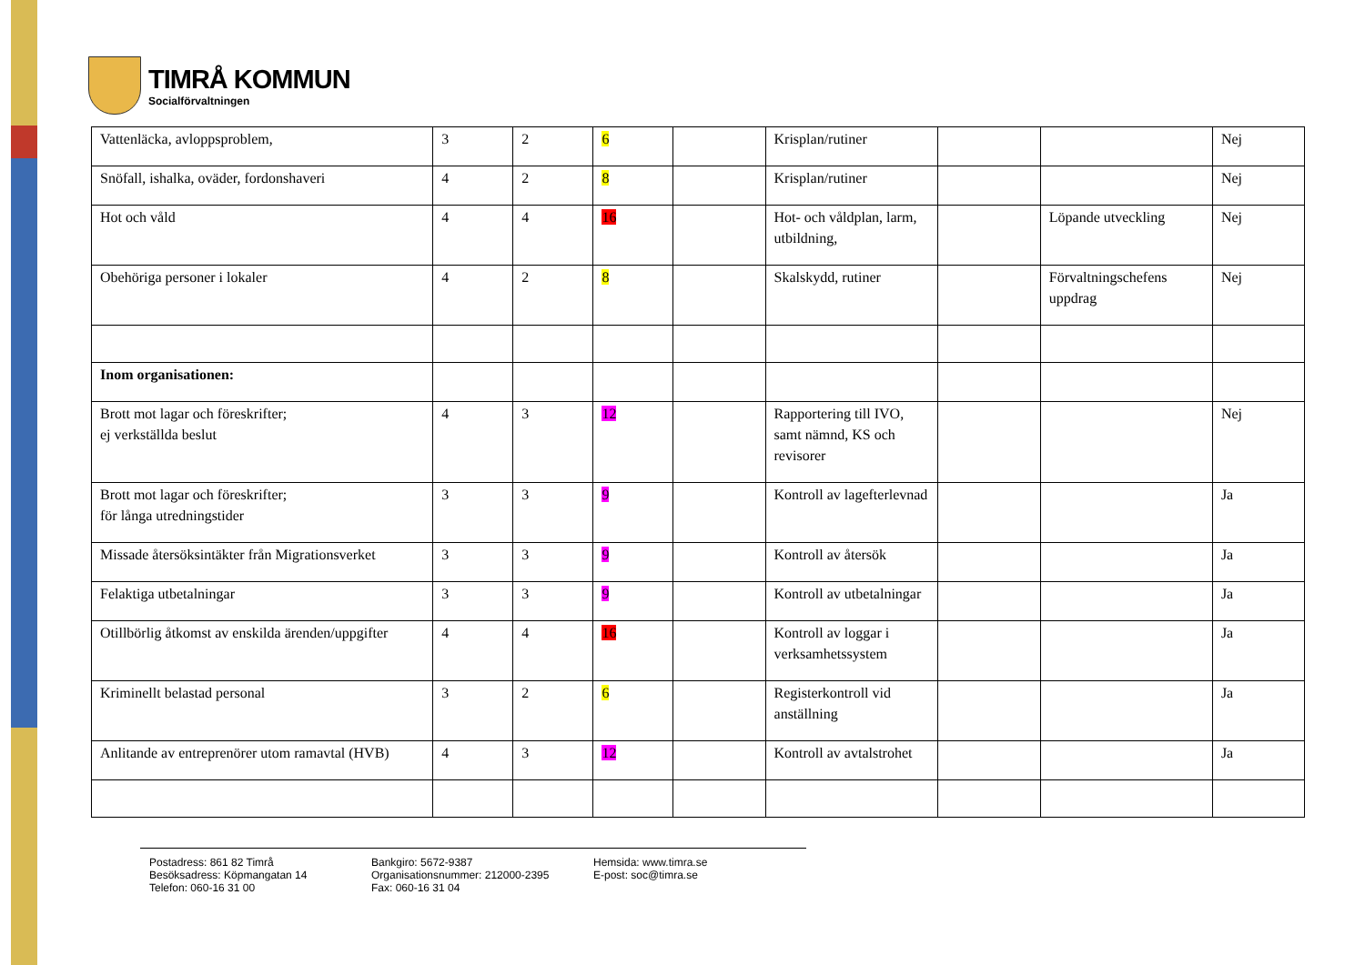TIMRÅ KOMMUN
Socialförvaltningen
| Vattenläcka, avloppsproblem, | 3 | 2 | 6 | | Krisplan/rutiner | | | Nej |
| Snöfall, ishalka, oväder, fordonshaveri | 4 | 2 | 8 | | Krisplan/rutiner | | | Nej |
| Hot och våld | 4 | 4 | 16 | | Hot- och våldplan, larm, utbildning, | | Löpande utveckling | Nej |
| Obehöriga personer i lokaler | 4 | 2 | 8 | | Skalskydd, rutiner | | Förvaltningschefens uppdrag | Nej |
| Inom organisationen: | | | | | | | | |
| Brott mot lagar och föreskrifter; ej verkställda beslut | 4 | 3 | 12 | | Rapportering till IVO, samt nämnd, KS och revisorer | | | Nej |
| Brott mot lagar och föreskrifter; för långa utredningstider | 3 | 3 | 9 | | Kontroll av lagefterlevnad | | | Ja |
| Missade återsöksintäkter från Migrationsverket | 3 | 3 | 9 | | Kontroll av återsök | | | Ja |
| Felaktiga utbetalningar | 3 | 3 | 9 | | Kontroll av utbetalningar | | | Ja |
| Otillbörlig åtkomst av enskilda ärenden/uppgifter | 4 | 4 | 16 | | Kontroll av loggar i verksamhetssystem | | | Ja |
| Kriminellt belastad personal | 3 | 2 | 6 | | Registerkontroll vid anställning | | | Ja |
| Anlitande av entreprenörer utom ramavtal (HVB) | 4 | 3 | 12 | | Kontroll av avtalstrohet | | | Ja |
Postadress: 861 82 Timrå
Besöksadress: Köpmangatan 14
Telefon: 060-16 31 00
Bankgiro: 5672-9387
Organisationsnummer: 212000-2395
Fax: 060-16 31 04
Hemsida: www.timra.se
E-post: soc@timra.se